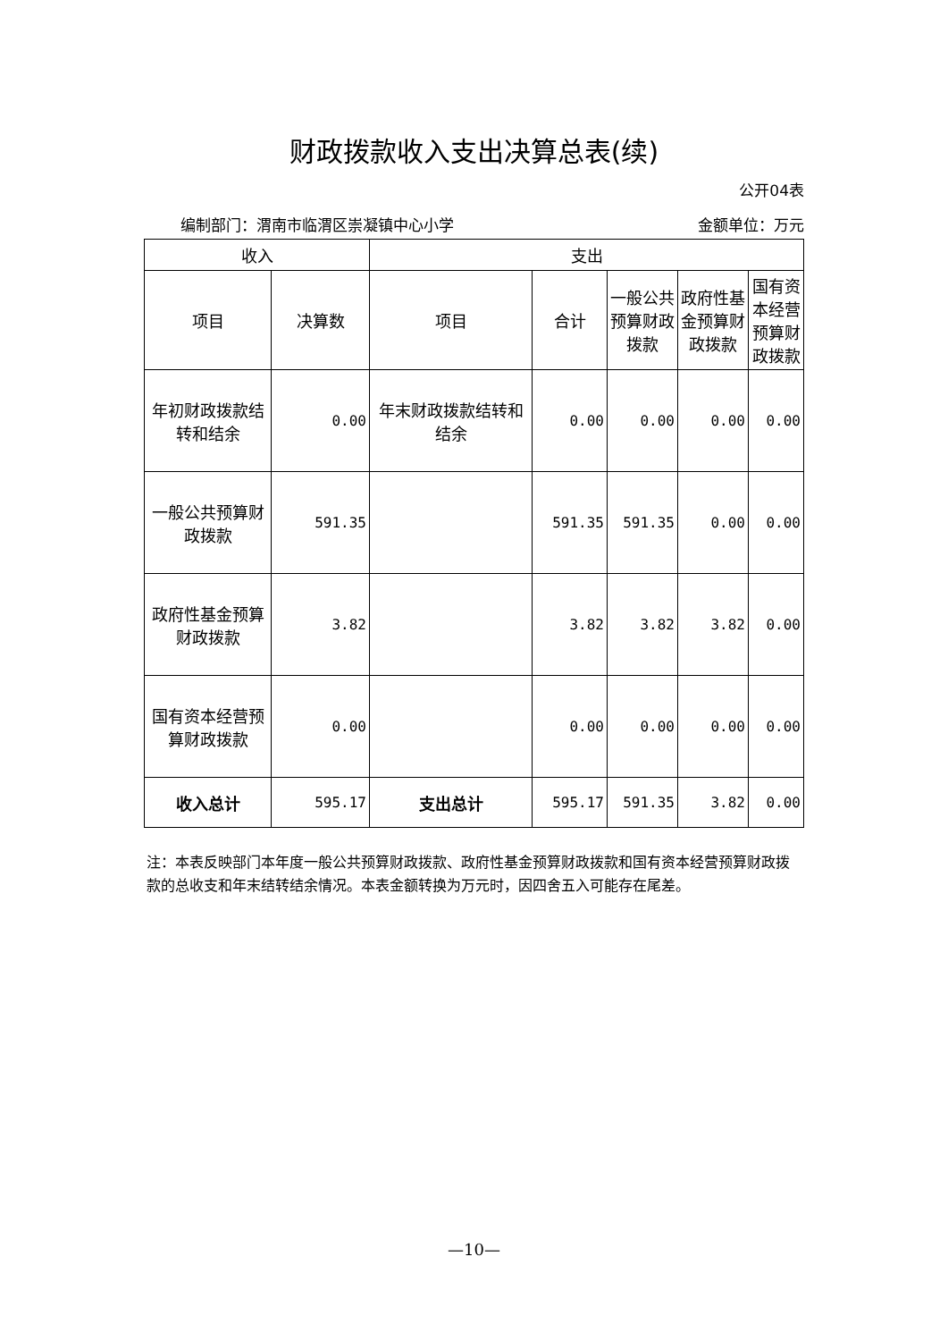财政拨款收入支出决算总表(续)
公开04表
编制部门：渭南市临渭区崇凝镇中心小学 金额单位：万元
| 收入 | | 支出 | | | | |
| --- | --- | --- | --- | --- | --- | --- |
| 项目 | 决算数 | 项目 | 合计 | 一般公共预算财政拨款 | 政府性基金预算财政拨款 | 国有资本经营预算财政拨款 |
| 年初财政拨款结转和结余 | 0.00 | 年末财政拨款结转和结余 | 0.00 | 0.00 | 0.00 | 0.00 |
| 一般公共预算财政拨款 | 591.35 | | 591.35 | 591.35 | 0.00 | 0.00 |
| 政府性基金预算财政拨款 | 3.82 | | 3.82 | 3.82 | 3.82 | 0.00 |
| 国有资本经营预算财政拨款 | 0.00 | | 0.00 | 0.00 | 0.00 | 0.00 |
| 收入总计 | 595.17 | 支出总计 | 595.17 | 591.35 | 3.82 | 0.00 |
注：本表反映部门本年度一般公共预算财政拨款、政府性基金预算财政拨款和国有资本经营预算财政拨款的总收支和年末结转结余情况。本表金额转换为万元时，因四舍五入可能存在尾差。
—10—